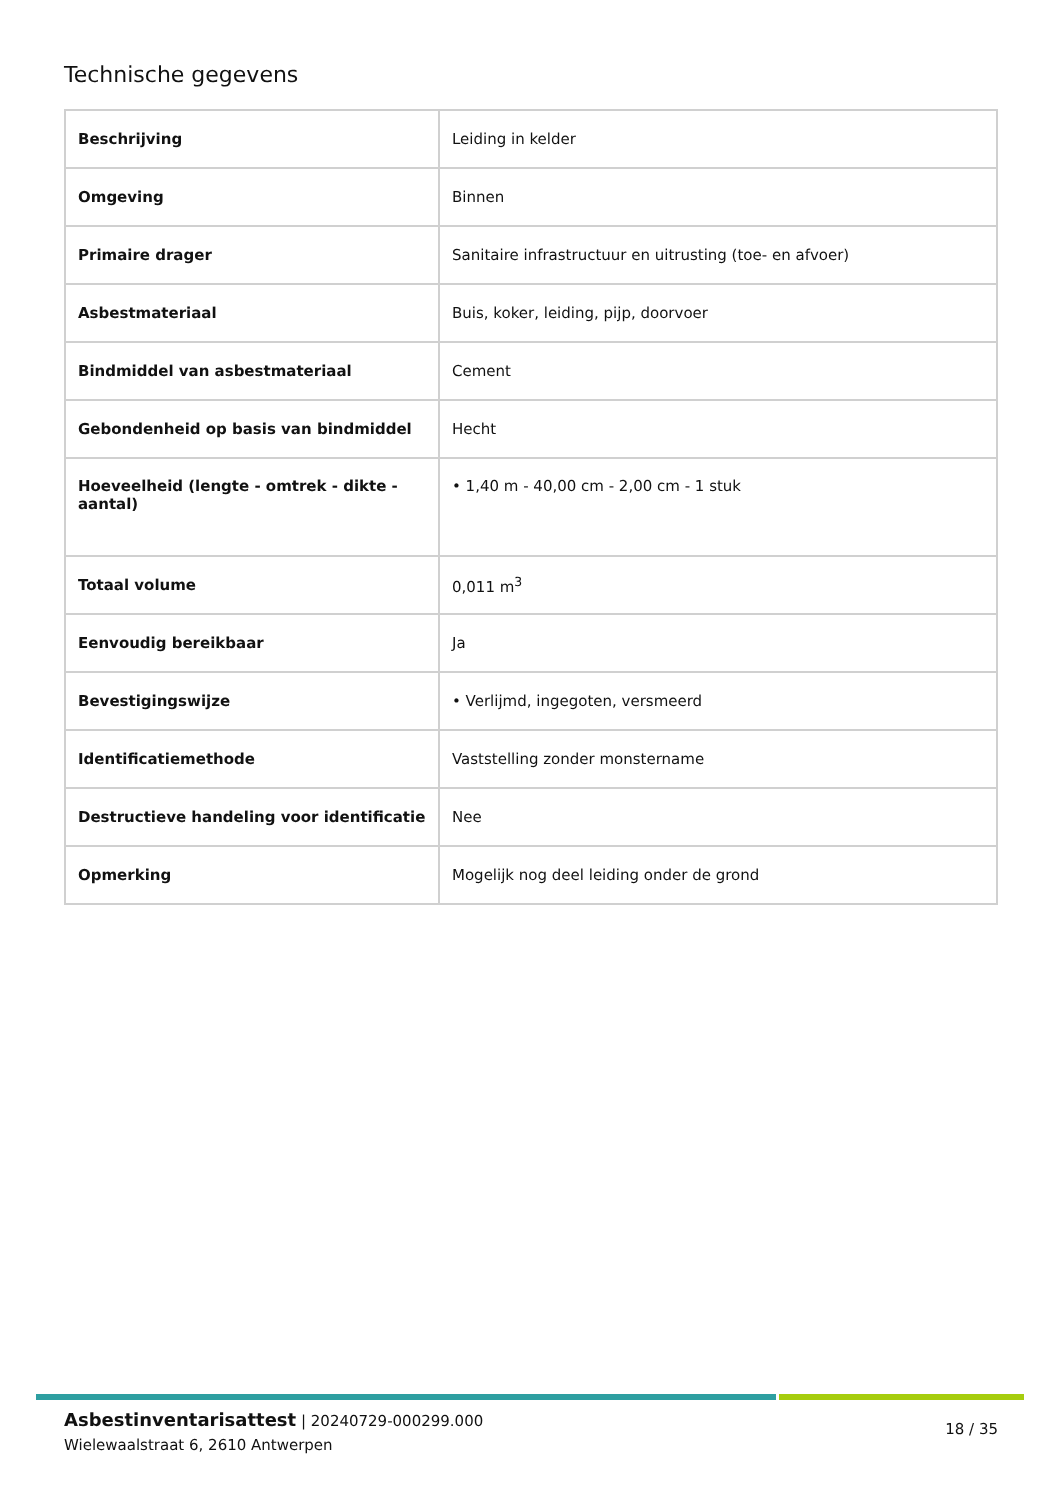Technische gegevens
| Beschrijving | Leiding in kelder |
| Omgeving | Binnen |
| Primaire drager | Sanitaire infrastructuur en uitrusting (toe- en afvoer) |
| Asbestmateriaal | Buis, koker, leiding, pijp, doorvoer |
| Bindmiddel van asbestmateriaal | Cement |
| Gebondenheid op basis van bindmiddel | Hecht |
| Hoeveelheid (lengte - omtrek - dikte - aantal) | • 1,40 m - 40,00 cm - 2,00 cm - 1 stuk |
| Totaal volume | 0,011 m<sup>3</sup> |
| Eenvoudig bereikbaar | Ja |
| Bevestigingswijze | • Verlijmd, ingegoten, versmeerd |
| Identificatiemethode | Vaststelling zonder monstername |
| Destructieve handeling voor identificatie | Nee |
| Opmerking | Mogelijk nog deel leiding onder de grond |
Asbestinventarisattest | 20240729-000299.000
Wielewaalstraat 6, 2610 Antwerpen
18 / 35